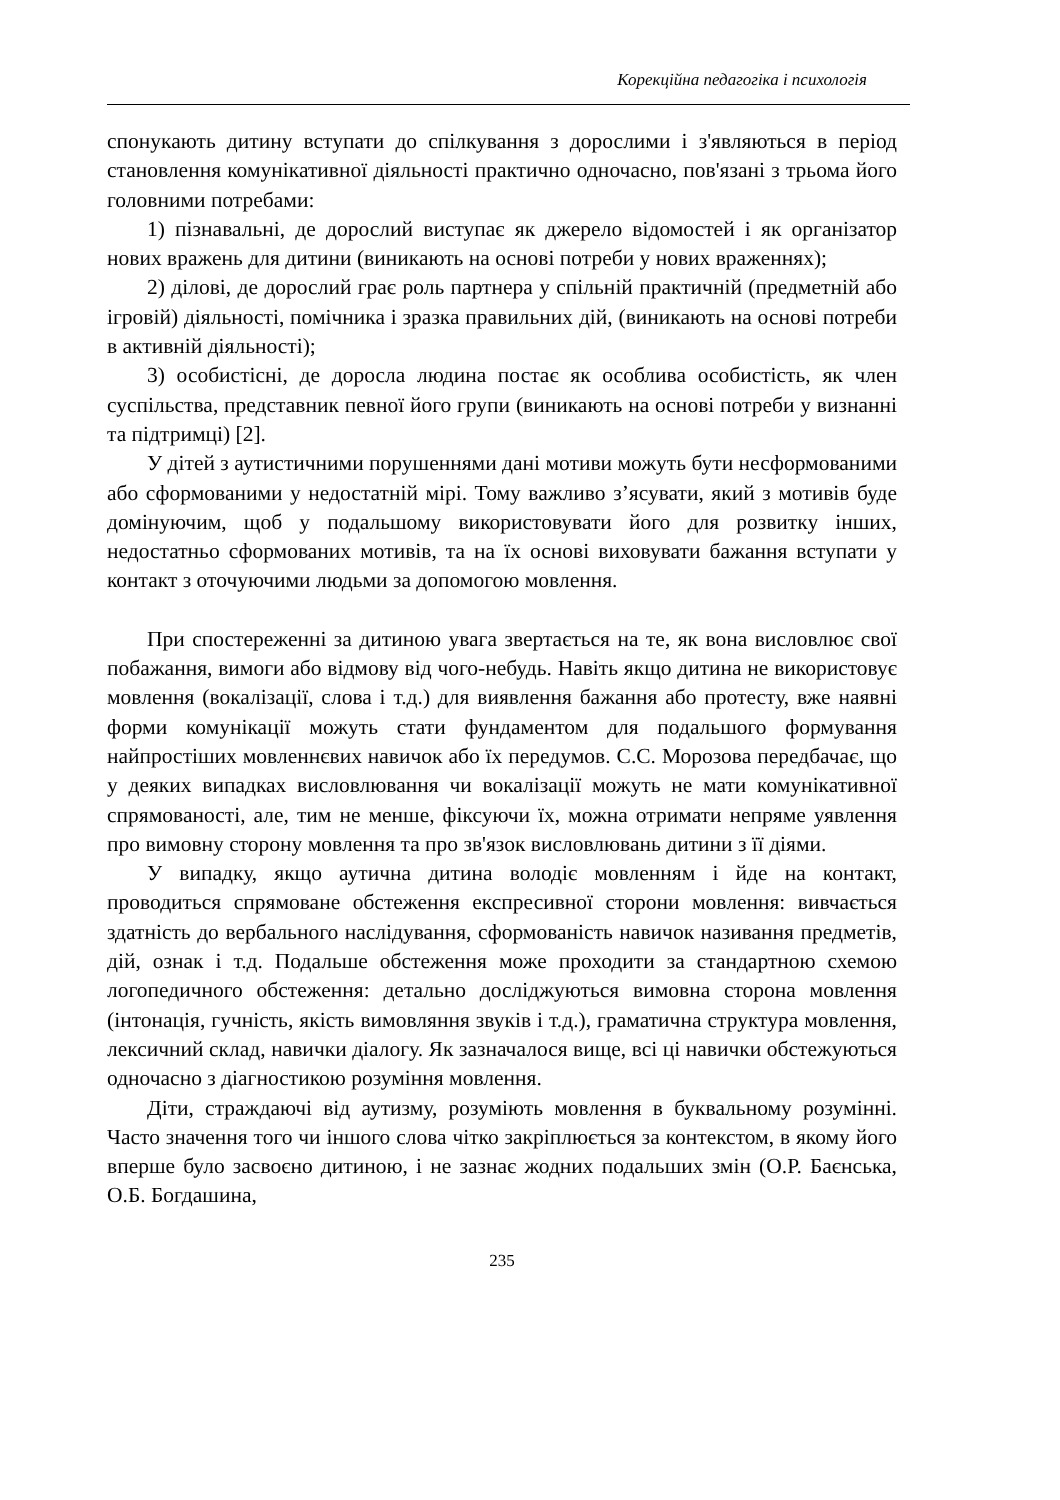Корекційна педагогіка і психологія
спонукають дитину вступати до спілкування з дорослими і з'являються в період становлення комунікативної діяльності практично одночасно, пов'язані з трьома його головними потребами:
1) пізнавальні, де дорослий виступає як джерело відомостей і як організатор нових вражень для дитини (виникають на основі потреби у нових враженнях);
2) ділові, де дорослий грає роль партнера у спільній практичній (предметній або ігровій) діяльності, помічника і зразка правильних дій, (виникають на основі потреби в активній діяльності);
3) особистісні, де доросла людина постає як особлива особистість, як член суспільства, представник певної його групи (виникають на основі потреби у визнанні та підтримці) [2].
У дітей з аутистичними порушеннями дані мотиви можуть бути несформованими або сформованими у недостатній мірі. Тому важливо з’ясувати, який з мотивів буде домінуючим, щоб у подальшому використовувати його для розвитку інших, недостатньо сформованих мотивів, та на їх основі виховувати бажання вступати у контакт з оточуючими людьми за допомогою мовлення.
При спостереженні за дитиною увага звертається на те, як вона висловлює свої побажання, вимоги або відмову від чого-небудь. Навіть якщо дитина не використовує мовлення (вокалізації, слова і т.д.) для виявлення бажання або протесту, вже наявні форми комунікації можуть стати фундаментом для подальшого формування найпростіших мовленнєвих навичок або їх передумов. С.С. Морозова передбачає, що у деяких випадках висловлювання чи вокалізації можуть не мати комунікативної спрямованості, але, тим не менше, фіксуючи їх, можна отримати непряме уявлення про вимовну сторону мовлення та про зв'язок висловлювань дитини з її діями.
У випадку, якщо аутична дитина володіє мовленням і йде на контакт, проводиться спрямоване обстеження експресивної сторони мовлення: вивчається здатність до вербального наслідування, сформованість навичок називання предметів, дій, ознак і т.д. Подальше обстеження може проходити за стандартною схемою логопедичного обстеження: детально досліджуються вимовна сторона мовлення (інтонація, гучність, якість вимовляння звуків і т.д.), граматична структура мовлення, лексичний склад, навички діалогу. Як зазначалося вище, всі ці навички обстежуються одночасно з діагностикою розуміння мовлення.
Діти, страждаючі від аутизму, розуміють мовлення в буквальному розумінні. Часто значення того чи іншого слова чітко закріплюється за контекстом, в якому його вперше було засвоєно дитиною, і не зазнає жодних подальших змін (О.Р. Баєнська, О.Б. Богдашина,
235